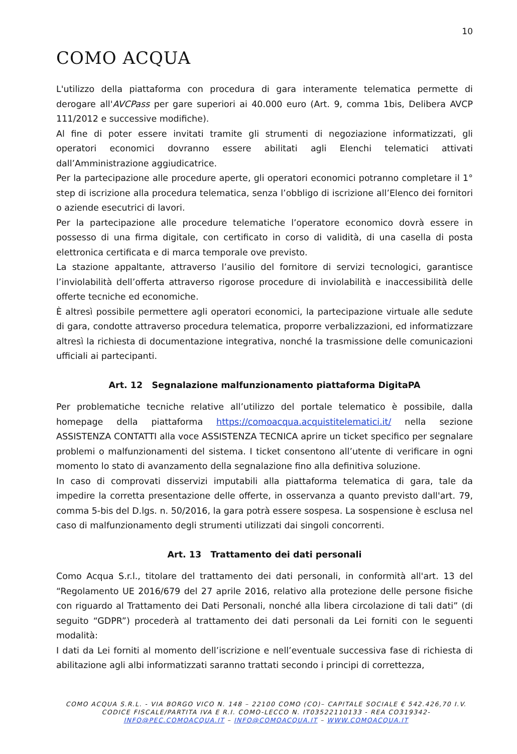10
COMO ACQUA
L'utilizzo della piattaforma con procedura di gara interamente telematica permette di derogare all'AVCPass per gare superiori ai 40.000 euro (Art. 9, comma 1bis, Delibera AVCP 111/2012 e successive modifiche).
Al fine di poter essere invitati tramite gli strumenti di negoziazione informatizzati, gli operatori economici dovranno essere abilitati agli Elenchi telematici attivati dall’Amministrazione aggiudicatrice.
Per la partecipazione alle procedure aperte, gli operatori economici potranno completare il 1° step di iscrizione alla procedura telematica, senza l’obbligo di iscrizione all’Elenco dei fornitori o aziende esecutrici di lavori.
Per la partecipazione alle procedure telematiche l’operatore economico dovrà essere in possesso di una firma digitale, con certificato in corso di validità, di una casella di posta elettronica certificata e di marca temporale ove previsto.
La stazione appaltante, attraverso l’ausilio del fornitore di servizi tecnologici, garantisce l’inviolabilità dell’offerta attraverso rigorose procedure di inviolabilità e inaccessibilità delle offerte tecniche ed economiche.
È altresì possibile permettere agli operatori economici, la partecipazione virtuale alle sedute di gara, condotte attraverso procedura telematica, proporre verbalizzazioni, ed informatizzare altresì la richiesta di documentazione integrativa, nonché la trasmissione delle comunicazioni ufficiali ai partecipanti.
Art. 12 Segnalazione malfunzionamento piattaforma DigitaPA
Per problematiche tecniche relative all’utilizzo del portale telematico è possibile, dalla homepage della piattaforma https://comoacqua.acquistitelematici.it/ nella sezione ASSISTENZA CONTATTI alla voce ASSISTENZA TECNICA aprire un ticket specifico per segnalare problemi o malfunzionamenti del sistema. I ticket consentono all’utente di verificare in ogni momento lo stato di avanzamento della segnalazione fino alla definitiva soluzione.
In caso di comprovati disservizi imputabili alla piattaforma telematica di gara, tale da impedire la corretta presentazione delle offerte, in osservanza a quanto previsto dall'art. 79, comma 5-bis del D.lgs. n. 50/2016, la gara potrà essere sospesa. La sospensione è esclusa nel caso di malfunzionamento degli strumenti utilizzati dai singoli concorrenti.
Art. 13 Trattamento dei dati personali
Como Acqua S.r.l., titolare del trattamento dei dati personali, in conformità all'art. 13 del “Regolamento UE 2016/679 del 27 aprile 2016, relativo alla protezione delle persone fisiche con riguardo al Trattamento dei Dati Personali, nonché alla libera circolazione di tali dati” (di seguito “GDPR”) procederà al trattamento dei dati personali da Lei forniti con le seguenti modalità:
I dati da Lei forniti al momento dell’iscrizione e nell’eventuale successiva fase di richiesta di abilitazione agli albi informatizzati saranno trattati secondo i principi di correttezza,
COMO ACQUA S.R.L. - VIA BORGO VICO N. 148 – 22100 COMO (CO)– CAPITALE SOCIALE € 542.426,70 I.V.
CODICE FISCALE/PARTITA IVA E R.I. COMO-LECCO N. IT03522110133 - REA CO319342-
INFO@PEC.COMOACQUA.IT – INFO@COMOACQUA.IT – WWW.COMOACQUA.IT